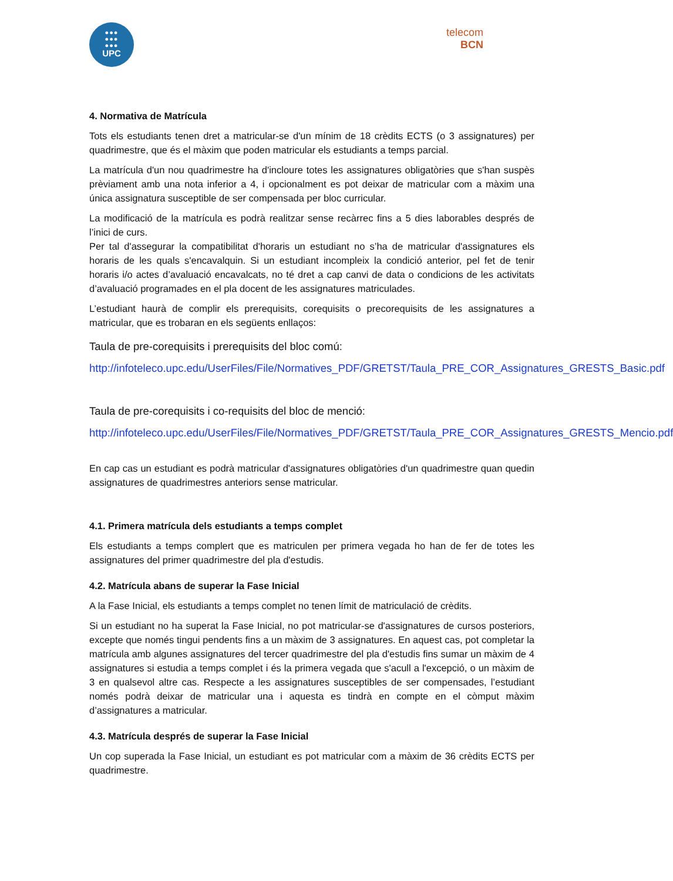●●●
●●●
●●●
UPC
telecom
BCN
4. Normativa de Matrícula
Tots els estudiants tenen dret a matricular-se d'un mínim de 18 crèdits ECTS (o 3 assignatures) per quadrimestre, que és el màxim que poden matricular els estudiants a temps parcial.
La matrícula d'un nou quadrimestre ha d'incloure totes les assignatures obligatòries que s'han suspès prèviament amb una nota inferior a 4, i opcionalment es pot deixar de matricular com a màxim una única assignatura susceptible de ser compensada per bloc curricular.
La modificació de la matrícula es podrà realitzar sense recàrrec fins a 5 dies laborables després de l’inici de curs.
Per tal d'assegurar la compatibilitat d'horaris un estudiant no s’ha de matricular d'assignatures els horaris de les quals s'encavalquin. Si un estudiant incompleix la condició anterior, pel fet de tenir horaris i/o actes d’avaluació encavalcats, no té dret a cap canvi de data o condicions de les activitats d’avaluació programades en el pla docent de les assignatures matriculades.
L’estudiant haurà de complir els prerequisits, corequisits o precorequisits de les assignatures a matricular, que es trobaran en els següents enllaços:
Taula de pre-corequisits i prerequisits del bloc comú:
http://infoteleco.upc.edu/UserFiles/File/Normatives_PDF/GRETST/Taula_PRE_COR_Assignatures_GRESTS_Basic.pdf
Taula de pre-corequisits i co-requisits del bloc de menció:
http://infoteleco.upc.edu/UserFiles/File/Normatives_PDF/GRETST/Taula_PRE_COR_Assignatures_GRESTS_Mencio.pdf
En cap cas un estudiant es podrà matricular d'assignatures obligatòries d'un quadrimestre quan quedin assignatures de quadrimestres anteriors sense matricular.
4.1. Primera matrícula dels estudiants a temps complet
Els estudiants a temps complert que es matriculen per primera vegada ho han de fer de totes les assignatures del primer quadrimestre del pla d'estudis.
4.2. Matrícula abans de superar la Fase Inicial
A la Fase Inicial, els estudiants a temps complet no tenen límit de matriculació de crèdits.
Si un estudiant no ha superat la Fase Inicial, no pot matricular-se d'assignatures de cursos posteriors, excepte que només tingui pendents fins a un màxim de 3 assignatures. En aquest cas, pot completar la matrícula amb algunes assignatures del tercer quadrimestre del pla d'estudis fins sumar un màxim de 4 assignatures si estudia a temps complet i és la primera vegada que s'acull a l'excepció, o un màxim de 3 en qualsevol altre cas. Respecte a les assignatures susceptibles de ser compensades, l’estudiant només podrà deixar de matricular una i aquesta es tindrà en compte en el còmput màxim d’assignatures a matricular.
4.3. Matrícula després de superar la Fase Inicial
Un cop superada la Fase Inicial, un estudiant es pot matricular com a màxim de 36 crèdits ECTS per quadrimestre.